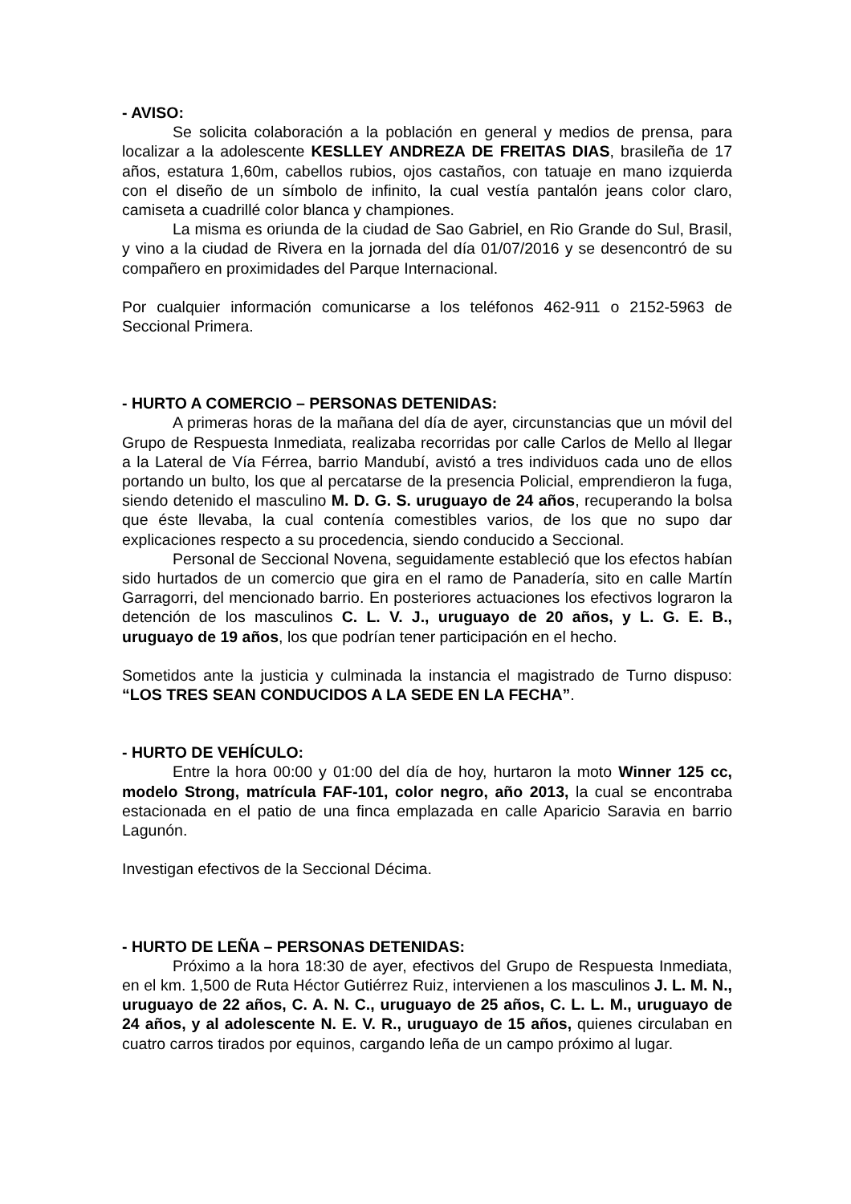- AVISO:
Se solicita colaboración a la población en general y medios de prensa, para localizar a la adolescente KESLLEY ANDREZA DE FREITAS DIAS, brasileña de 17 años, estatura 1,60m, cabellos rubios, ojos castaños, con tatuaje en mano izquierda con el diseño de un símbolo de infinito, la cual vestía pantalón jeans color claro, camiseta a cuadrillé color blanca y championes.
La misma es oriunda de la ciudad de Sao Gabriel, en Rio Grande do Sul, Brasil, y vino a la ciudad de Rivera en la jornada del día 01/07/2016 y se desencontró de su compañero en proximidades del Parque Internacional.
Por cualquier información comunicarse a los teléfonos 462-911 o 2152-5963 de Seccional Primera.
- HURTO A COMERCIO – PERSONAS DETENIDAS:
A primeras horas de la mañana del día de ayer, circunstancias que un móvil del Grupo de Respuesta Inmediata, realizaba recorridas por calle Carlos de Mello al llegar a la Lateral de Vía Férrea, barrio Mandubí, avistó a tres individuos cada uno de ellos portando un bulto, los que al percatarse de la presencia Policial, emprendieron la fuga, siendo detenido el masculino M. D. G. S. uruguayo de 24 años, recuperando la bolsa que éste llevaba, la cual contenía comestibles varios, de los que no supo dar explicaciones respecto a su procedencia, siendo conducido a Seccional.
Personal de Seccional Novena, seguidamente estableció que los efectos habían sido hurtados de un comercio que gira en el ramo de Panadería, sito en calle Martín Garragorri, del mencionado barrio. En posteriores actuaciones los efectivos lograron la detención de los masculinos C. L. V. J., uruguayo de 20 años, y L. G. E. B., uruguayo de 19 años, los que podrían tener participación en el hecho.
Sometidos ante la justicia y culminada la instancia el magistrado de Turno dispuso: “LOS TRES SEAN CONDUCIDOS A LA SEDE EN LA FECHA”.
- HURTO DE VEHÍCULO:
Entre la hora 00:00 y 01:00 del día de hoy, hurtaron la moto Winner 125 cc, modelo Strong, matrícula FAF-101, color negro, año 2013, la cual se encontraba estacionada en el patio de una finca emplazada en calle Aparicio Saravia en barrio Lagunón.
Investigan efectivos de la Seccional Décima.
- HURTO DE LEÑA – PERSONAS DETENIDAS:
Próximo a la hora 18:30 de ayer, efectivos del Grupo de Respuesta Inmediata, en el km. 1,500 de Ruta Héctor Gutiérrez Ruiz, intervienen a los masculinos J. L. M. N., uruguayo de 22 años, C. A. N. C., uruguayo de 25 años, C. L. L. M., uruguayo de 24 años, y al adolescente N. E. V. R., uruguayo de 15 años, quienes circulaban en cuatro carros tirados por equinos, cargando leña de un campo próximo al lugar.